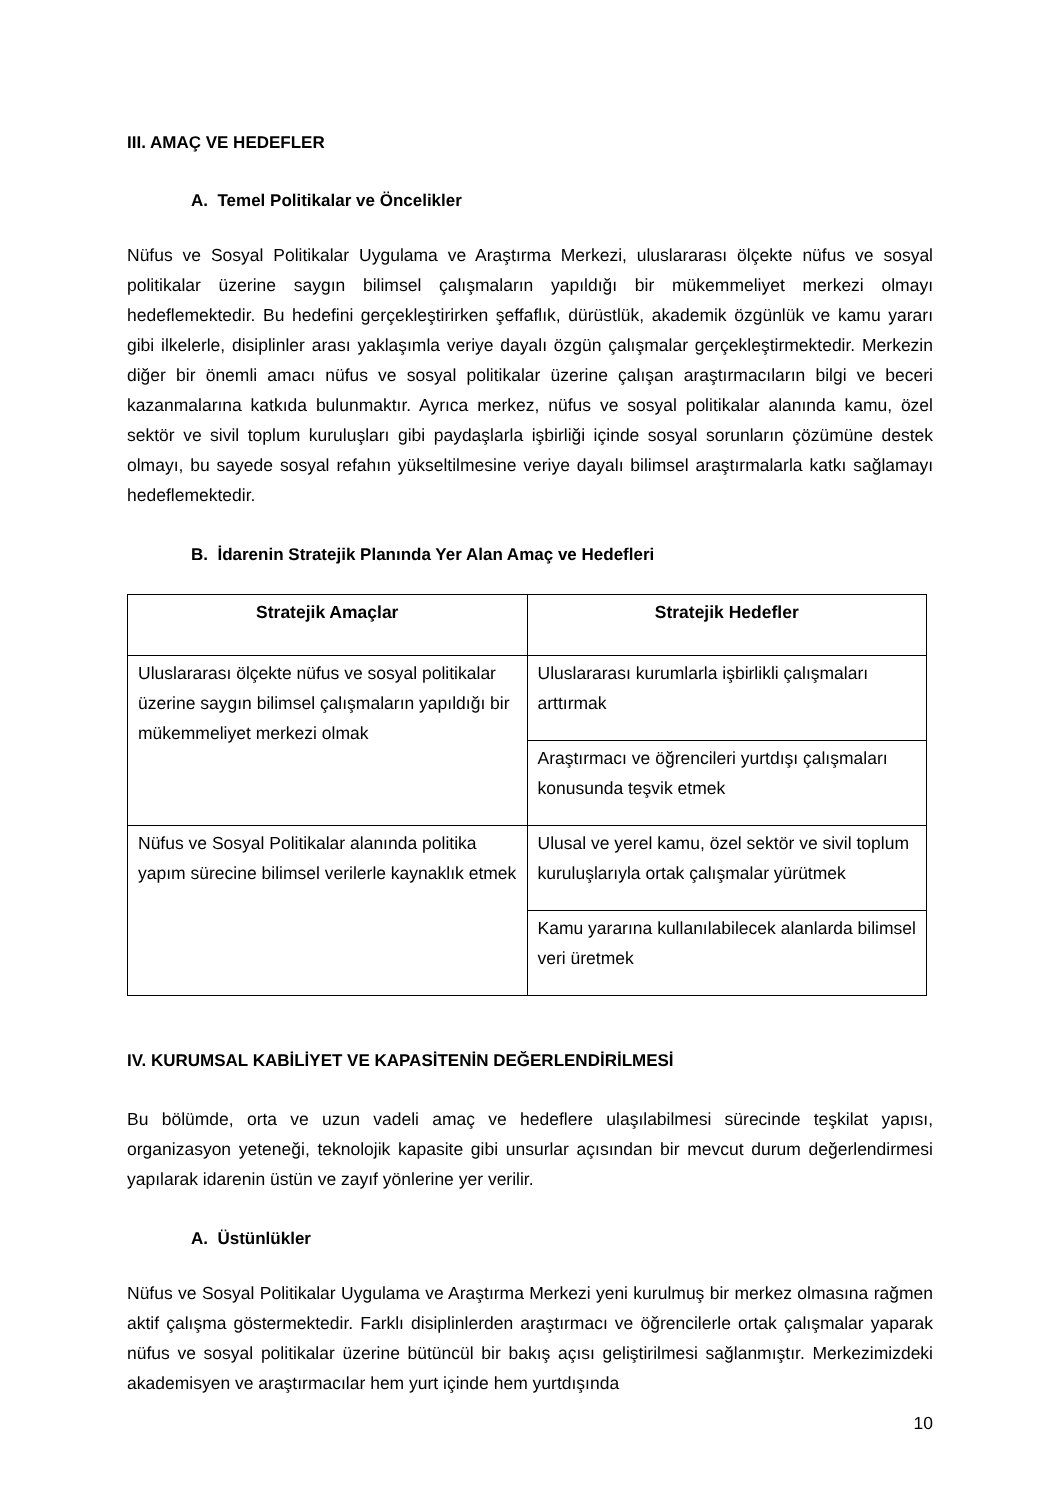III. AMAÇ VE HEDEFLER
A. Temel Politikalar ve Öncelikler
Nüfus ve Sosyal Politikalar Uygulama ve Araştırma Merkezi, uluslararası ölçekte nüfus ve sosyal politikalar üzerine saygın bilimsel çalışmaların yapıldığı bir mükemmeliyet merkezi olmayı hedeflemektedir. Bu hedefini gerçekleştirirken şeffaflık, dürüstlük, akademik özgünlük ve kamu yararı gibi ilkelerle, disiplinler arası yaklaşımla veriye dayalı özgün çalışmalar gerçekleştirmektedir. Merkezin diğer bir önemli amacı nüfus ve sosyal politikalar üzerine çalışan araştırmacıların bilgi ve beceri kazanmalarına katkıda bulunmaktır. Ayrıca merkez, nüfus ve sosyal politikalar alanında kamu, özel sektör ve sivil toplum kuruluşları gibi paydaşlarla işbirliği içinde sosyal sorunların çözümüne destek olmayı, bu sayede sosyal refahın yükseltilmesine veriye dayalı bilimsel araştırmalarla katkı sağlamayı hedeflemektedir.
B. İdarenin Stratejik Planında Yer Alan Amaç ve Hedefleri
| Stratejik Amaçlar | Stratejik Hedefler |
| --- | --- |
| Uluslararası ölçekte nüfus ve sosyal politikalar üzerine saygın bilimsel çalışmaların yapıldığı bir mükemmeliyet merkezi olmak | Uluslararası kurumlarla işbirlikli çalışmaları arttırmak |
| | Araştırmacı ve öğrencileri yurtdışı çalışmaları konusunda teşvik etmek |
| Nüfus ve Sosyal Politikalar alanında politika yapım sürecine bilimsel verilerle kaynaklık etmek | Ulusal ve yerel kamu, özel sektör ve sivil toplum kuruluşlarıyla ortak çalışmalar yürütmek |
| | Kamu yararına kullanılabilecek alanlarda bilimsel veri üretmek |
IV. KURUMSAL KABİLİYET VE KAPASİTENİN DEĞERLENDİRİLMESİ
Bu bölümde, orta ve uzun vadeli amaç ve hedeflere ulaşılabilmesi sürecinde teşkilat yapısı, organizasyon yeteneği, teknolojik kapasite gibi unsurlar açısından bir mevcut durum değerlendirmesi yapılarak idarenin üstün ve zayıf yönlerine yer verilir.
A. Üstünlükler
Nüfus ve Sosyal Politikalar Uygulama ve Araştırma Merkezi yeni kurulmuş bir merkez olmasına rağmen aktif çalışma göstermektedir. Farklı disiplinlerden araştırmacı ve öğrencilerle ortak çalışmalar yaparak nüfus ve sosyal politikalar üzerine bütüncül bir bakış açısı geliştirilmesi sağlanmıştır. Merkezimizdeki akademisyen ve araştırmacılar hem yurt içinde hem yurtdışında
10